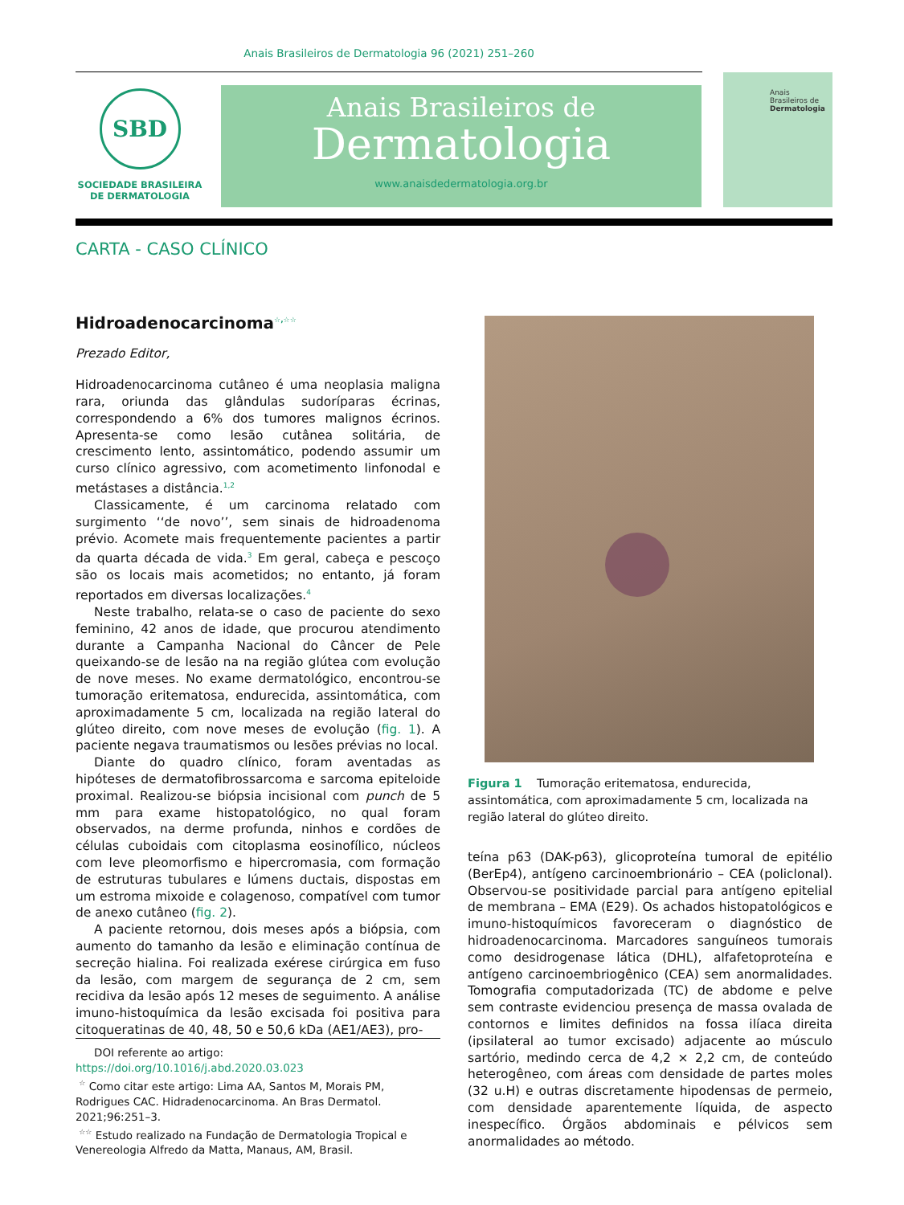Anais Brasileiros de Dermatologia 96 (2021) 251–260
SBD
SOCIEDADE BRASILEIRA
DE DERMATOLOGIA
Anais Brasileiros de
Dermatologia
www.anaisdedermatologia.org.br
Anais Brasileiros de Dermatologia
CARTA - CASO CLÍNICO
Hidroadenocarcinoma<sup>☆,☆☆</sup>
Prezado Editor,
Hidroadenocarcinoma cutâneo é uma neoplasia maligna rara, oriunda das glândulas sudoríparas écrinas, correspondendo a 6% dos tumores malignos écrinos. Apresenta-se como lesão cutânea solitária, de crescimento lento, assintomático, podendo assumir um curso clínico agressivo, com acometimento linfonodal e metástases a distância.<sup>1,2</sup>
Classicamente, é um carcinoma relatado com surgimento ‘‘de novo’’, sem sinais de hidroadenoma prévio. Acomete mais frequentemente pacientes a partir da quarta década de vida.<sup>3</sup> Em geral, cabeça e pescoço são os locais mais acometidos; no entanto, já foram reportados em diversas localizações.<sup>4</sup>
Neste trabalho, relata-se o caso de paciente do sexo feminino, 42 anos de idade, que procurou atendimento durante a Campanha Nacional do Câncer de Pele queixando-se de lesão na na região glútea com evolução de nove meses. No exame dermatológico, encontrou-se tumoração eritematosa, endurecida, assintomática, com aproximadamente 5 cm, localizada na região lateral do glúteo direito, com nove meses de evolução (fig. 1). A paciente negava traumatismos ou lesões prévias no local.
Diante do quadro clínico, foram aventadas as hipóteses de dermatofibrossarcoma e sarcoma epiteloide proximal. Realizou-se biópsia incisional com punch de 5 mm para exame histopatológico, no qual foram observados, na derme profunda, ninhos e cordões de células cuboidais com citoplasma eosinofílico, núcleos com leve pleomorfismo e hipercromasia, com formação de estruturas tubulares e lúmens ductais, dispostas em um estroma mixoide e colagenoso, compatível com tumor de anexo cutâneo (fig. 2).
A paciente retornou, dois meses após a biópsia, com aumento do tamanho da lesão e eliminação contínua de secreção hialina. Foi realizada exérese cirúrgica em fuso da lesão, com margem de segurança de 2 cm, sem recidiva da lesão após 12 meses de seguimento. A análise imuno-histoquímica da lesão excisada foi positiva para citoqueratinas de 40, 48, 50 e 50,6 kDa (AE1/AE3), pro-
DOI referente ao artigo:
https://doi.org/10.1016/j.abd.2020.03.023
<sup>☆</sup> Como citar este artigo: Lima AA, Santos M, Morais PM, Rodrigues CAC. Hidradenocarcinoma. An Bras Dermatol. 2021;96:251–3.
<sup>☆☆</sup> Estudo realizado na Fundação de Dermatologia Tropical e Venereologia Alfredo da Matta, Manaus, AM, Brasil.
Figura 1 Tumoração eritematosa, endurecida, assintomática, com aproximadamente 5 cm, localizada na região lateral do glúteo direito.
teína p63 (DAK-p63), glicoproteína tumoral de epitélio (BerEp4), antígeno carcinoembrionário – CEA (policlonal). Observou-se positividade parcial para antígeno epitelial de membrana – EMA (E29). Os achados histopatológicos e imuno-histoquímicos favoreceram o diagnóstico de hidroadenocarcinoma. Marcadores sanguíneos tumorais como desidrogenase lática (DHL), alfafetoproteína e antígeno carcinoembriogênico (CEA) sem anormalidades. Tomografia computadorizada (TC) de abdome e pelve sem contraste evidenciou presença de massa ovalada de contornos e limites definidos na fossa ilíaca direita (ipsilateral ao tumor excisado) adjacente ao músculo sartório, medindo cerca de 4,2 × 2,2 cm, de conteúdo heterogêneo, com áreas com densidade de partes moles (32 u.H) e outras discretamente hipodensas de permeio, com densidade aparentemente líquida, de aspecto inespecífico. Órgãos abdominais e pélvicos sem anormalidades ao método.